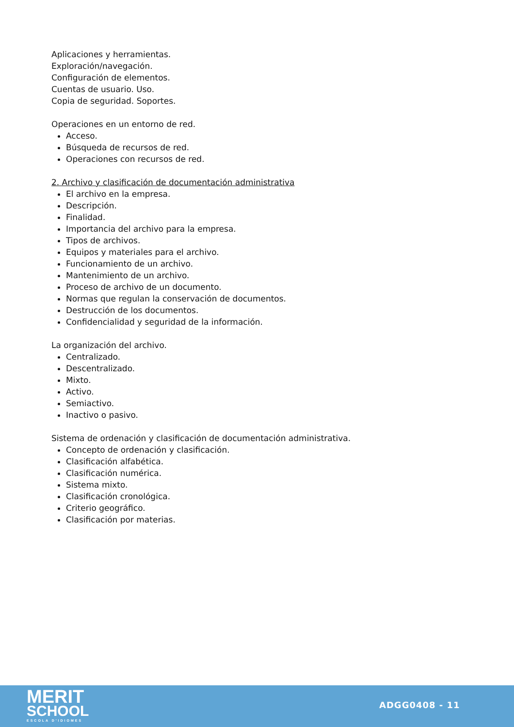Aplicaciones y herramientas.
Exploración/navegación.
Configuración de elementos.
Cuentas de usuario. Uso.
Copia de seguridad. Soportes.
Operaciones en un entorno de red.
Acceso.
Búsqueda de recursos de red.
Operaciones con recursos de red.
2. Archivo y clasificación de documentación administrativa
El archivo en la empresa.
Descripción.
Finalidad.
Importancia del archivo para la empresa.
Tipos de archivos.
Equipos y materiales para el archivo.
Funcionamiento de un archivo.
Mantenimiento de un archivo.
Proceso de archivo de un documento.
Normas que regulan la conservación de documentos.
Destrucción de los documentos.
Confidencialidad y seguridad de la información.
La organización del archivo.
Centralizado.
Descentralizado.
Mixto.
Activo.
Semiactivo.
Inactivo o pasivo.
Sistema de ordenación y clasificación de documentación administrativa.
Concepto de ordenación y clasificación.
Clasificación alfabética.
Clasificación numérica.
Sistema mixto.
Clasificación cronológica.
Criterio geográfico.
Clasificación por materias.
MERIT
SCHOOL
ESCOLA D'IDIOMES
ADGG0408 - 11